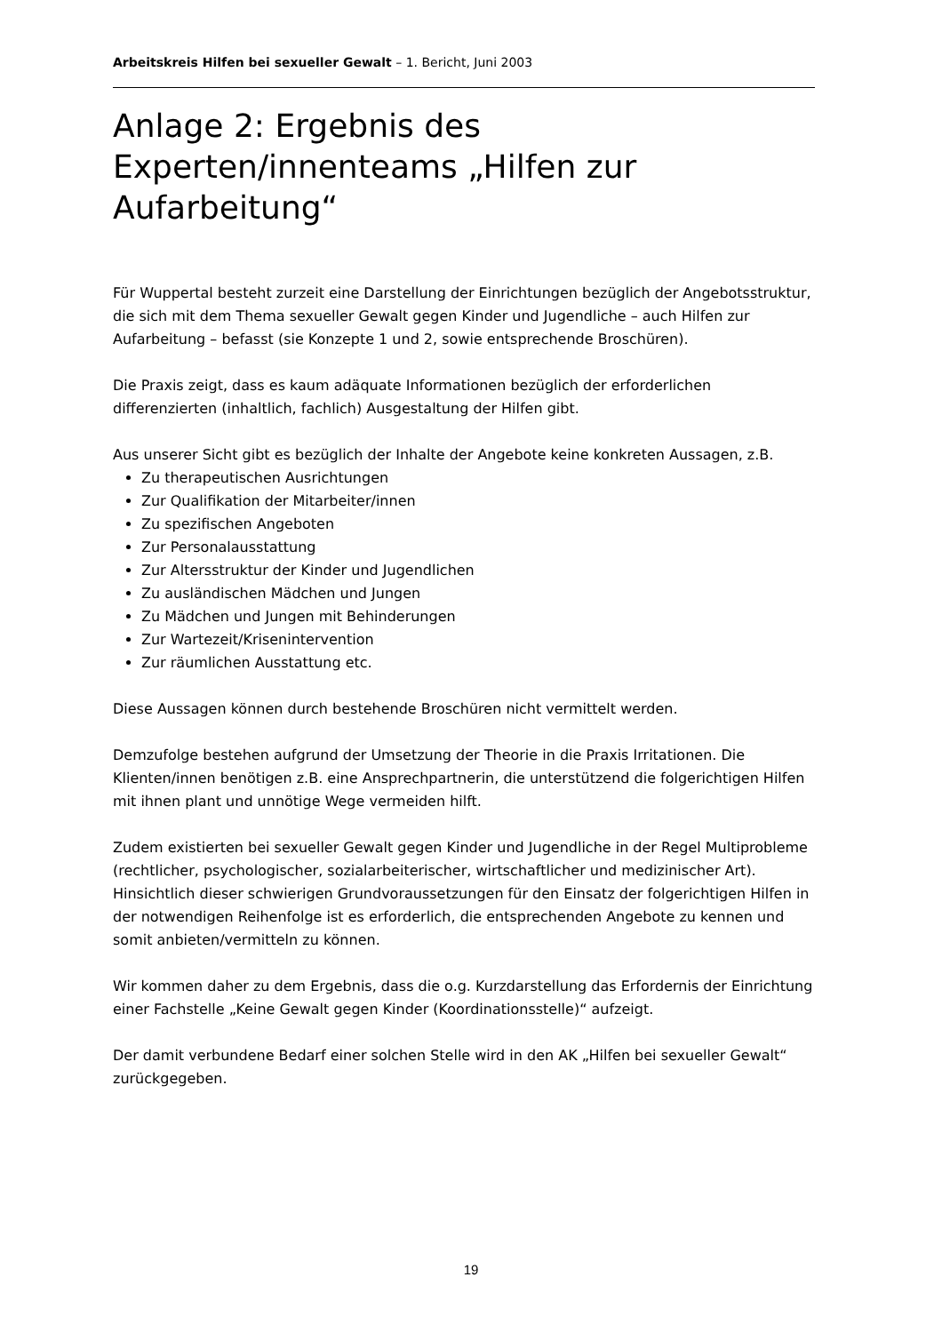Arbeitskreis Hilfen bei sexueller Gewalt – 1. Bericht, Juni 2003
Anlage 2: Ergebnis des Experten/innenteams „Hilfen zur Aufarbeitung“
Für Wuppertal besteht zurzeit eine Darstellung der Einrichtungen bezüglich der Angebotsstruktur, die sich mit dem Thema sexueller Gewalt gegen Kinder und Jugendliche – auch Hilfen zur Aufarbeitung – befasst (sie Konzepte 1 und 2, sowie entsprechende Broschüren).
Die Praxis zeigt, dass es kaum adäquate Informationen bezüglich der erforderlichen differenzierten (inhaltlich, fachlich) Ausgestaltung der Hilfen gibt.
Aus unserer Sicht gibt es bezüglich der Inhalte der Angebote keine konkreten Aussagen, z.B.
Zu therapeutischen Ausrichtungen
Zur Qualifikation der Mitarbeiter/innen
Zu spezifischen Angeboten
Zur Personalausstattung
Zur Altersstruktur der Kinder und Jugendlichen
Zu ausländischen Mädchen und Jungen
Zu Mädchen und Jungen mit Behinderungen
Zur Wartezeit/Krisenintervention
Zur räumlichen Ausstattung etc.
Diese Aussagen können durch bestehende Broschüren nicht vermittelt werden.
Demzufolge bestehen aufgrund der Umsetzung der Theorie in die Praxis Irritationen. Die Klienten/innen benötigen z.B. eine Ansprechpartnerin, die unterstützend die folgerichtigen Hilfen mit ihnen plant und unnötige Wege vermeiden hilft.
Zudem existierten bei sexueller Gewalt gegen Kinder und Jugendliche in der Regel Multiprobleme (rechtlicher, psychologischer, sozialarbeiterischer, wirtschaftlicher und medizinischer Art). Hinsichtlich dieser schwierigen Grundvoraussetzungen für den Einsatz der folgerichtigen Hilfen in der notwendigen Reihenfolge ist es erforderlich, die entsprechenden Angebote zu kennen und somit anbieten/vermitteln zu können.
Wir kommen daher zu dem Ergebnis, dass die o.g. Kurzdarstellung das Erfordernis der Einrichtung einer Fachstelle „Keine Gewalt gegen Kinder (Koordinationsstelle)“ aufzeigt.
Der damit verbundene Bedarf einer solchen Stelle wird in den AK „Hilfen bei sexueller Gewalt“ zurückgegeben.
19